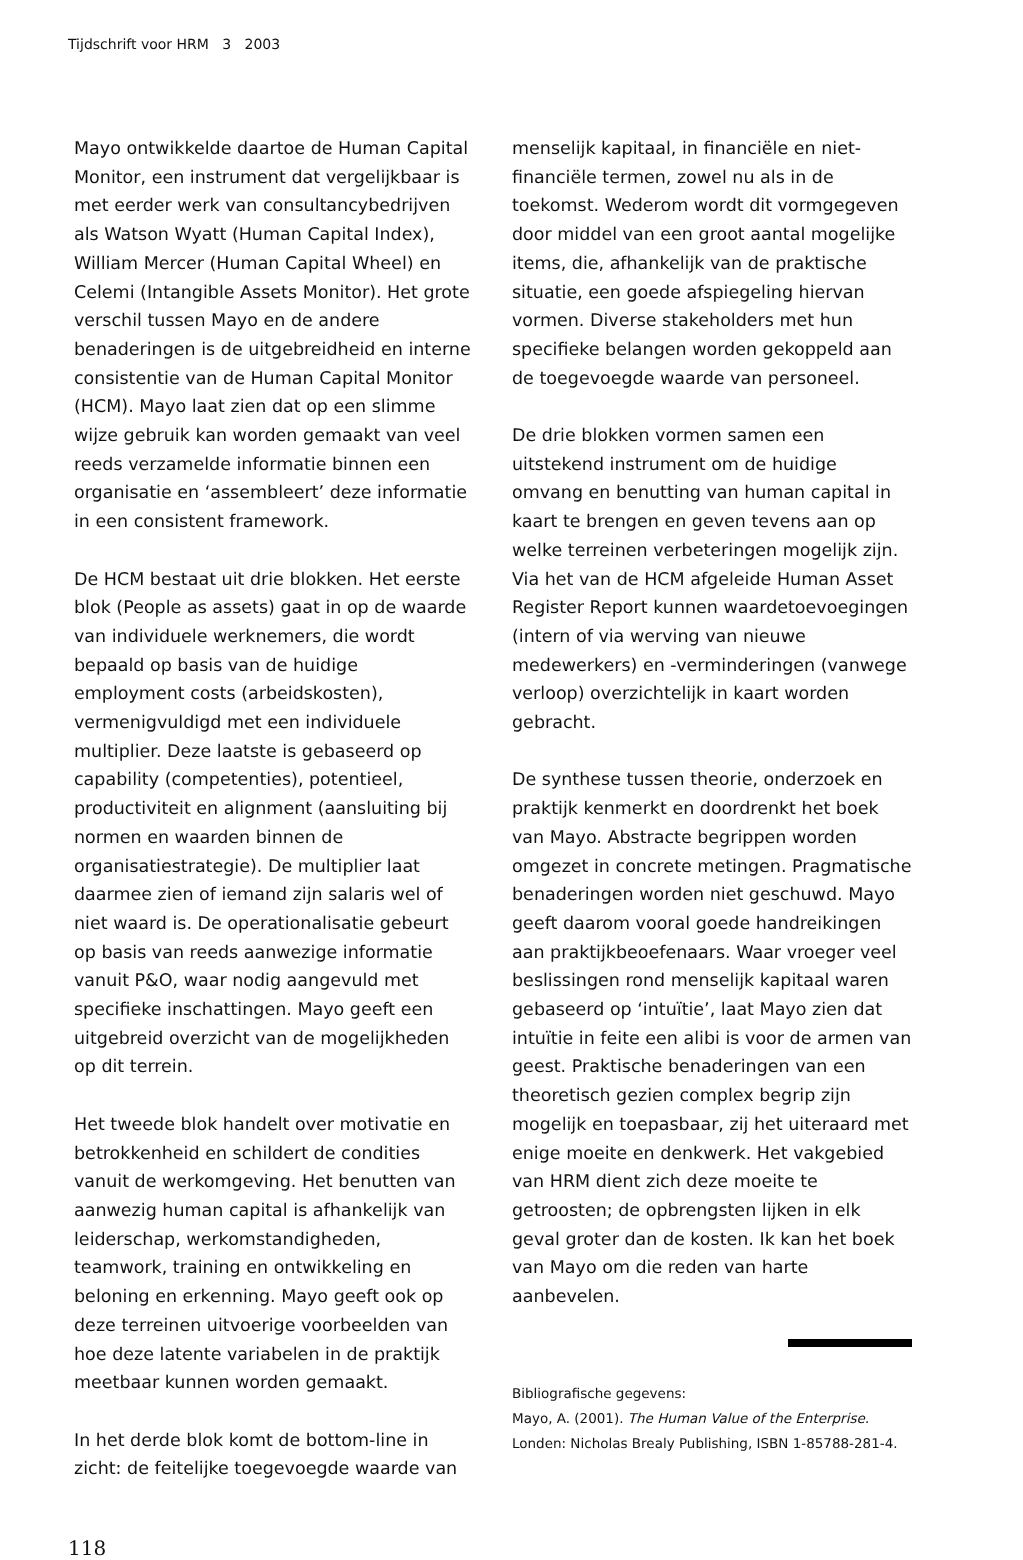Tijdschrift voor HRM 3 2003
Mayo ontwikkelde daartoe de Human Capital Monitor, een instrument dat vergelijkbaar is met eerder werk van consultancybedrijven als Watson Wyatt (Human Capital Index), William Mercer (Human Capital Wheel) en Celemi (Intangible Assets Monitor). Het grote verschil tussen Mayo en de andere benaderingen is de uitgebreidheid en interne consistentie van de Human Capital Monitor (HCM). Mayo laat zien dat op een slimme wijze gebruik kan worden gemaakt van veel reeds verzamelde informatie binnen een organisatie en ‘assembleert’ deze informatie in een consistent framework.
De HCM bestaat uit drie blokken. Het eerste blok (People as assets) gaat in op de waarde van individuele werknemers, die wordt bepaald op basis van de huidige employment costs (arbeidskosten), vermenigvuldigd met een individuele multiplier. Deze laatste is gebaseerd op capability (competenties), potentieel, productiviteit en alignment (aansluiting bij normen en waarden binnen de organisatiestrategie). De multiplier laat daarmee zien of iemand zijn salaris wel of niet waard is. De operationalisatie gebeurt op basis van reeds aanwezige informatie vanuit P&O, waar nodig aangevuld met specifieke inschattingen. Mayo geeft een uitgebreid overzicht van de mogelijkheden op dit terrein.
Het tweede blok handelt over motivatie en betrokkenheid en schildert de condities vanuit de werkomgeving. Het benutten van aanwezig human capital is afhankelijk van leiderschap, werkomstandigheden, teamwork, training en ontwikkeling en beloning en erkenning. Mayo geeft ook op deze terreinen uitvoerige voorbeelden van hoe deze latente variabelen in de praktijk meetbaar kunnen worden gemaakt.
In het derde blok komt de bottom-line in zicht: de feitelijke toegevoegde waarde van
menselijk kapitaal, in financiële en niet-financiële termen, zowel nu als in de toekomst. Wederom wordt dit vormgegeven door middel van een groot aantal mogelijke items, die, afhankelijk van de praktische situatie, een goede afspiegeling hiervan vormen. Diverse stakeholders met hun specifieke belangen worden gekoppeld aan de toegevoegde waarde van personeel.
De drie blokken vormen samen een uitstekend instrument om de huidige omvang en benutting van human capital in kaart te brengen en geven tevens aan op welke terreinen verbeteringen mogelijk zijn. Via het van de HCM afgeleide Human Asset Register Report kunnen waardetoevoegingen (intern of via werving van nieuwe medewerkers) en -verminderingen (vanwege verloop) overzichtelijk in kaart worden gebracht.
De synthese tussen theorie, onderzoek en praktijk kenmerkt en doordrenkt het boek van Mayo. Abstracte begrippen worden omgezet in concrete metingen. Pragmatische benaderingen worden niet geschuwd. Mayo geeft daarom vooral goede handreikingen aan praktijkbeoefenaars. Waar vroeger veel beslissingen rond menselijk kapitaal waren gebaseerd op ‘intuïtie’, laat Mayo zien dat intuïtie in feite een alibi is voor de armen van geest. Praktische benaderingen van een theoretisch gezien complex begrip zijn mogelijk en toepasbaar, zij het uiteraard met enige moeite en denkwerk. Het vakgebied van HRM dient zich deze moeite te getroosten; de opbrengsten lijken in elk geval groter dan de kosten. Ik kan het boek van Mayo om die reden van harte aanbevelen.
Bibliografische gegevens:
Mayo, A. (2001). The Human Value of the Enterprise. Londen: Nicholas Brealy Publishing, ISBN 1-85788-281-4.
118